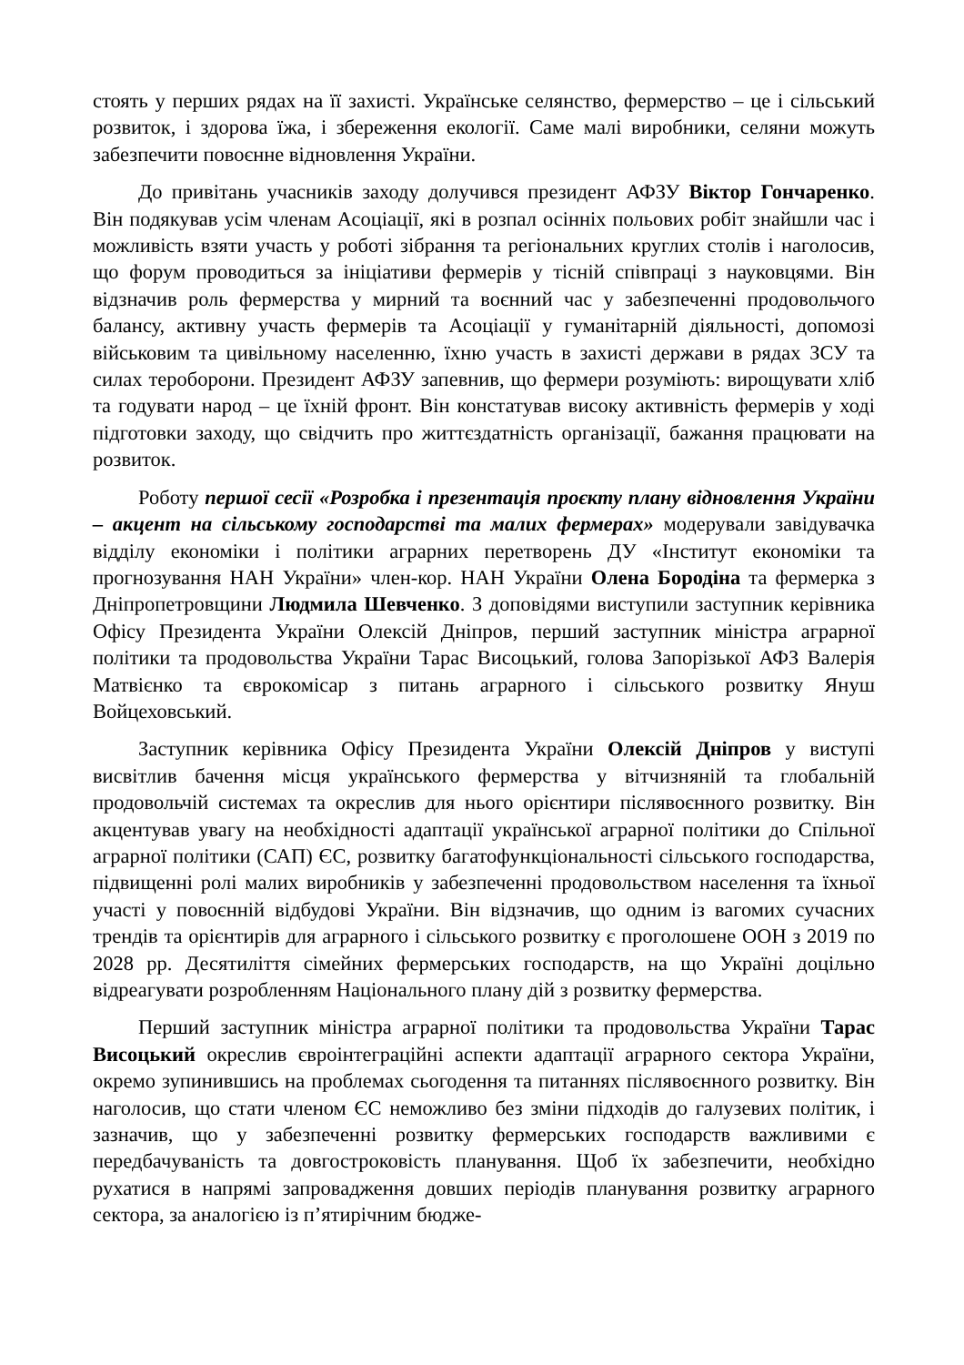стоять у перших рядах на її захисті. Українське селянство, фермерство – це і сільський розвиток, і здорова їжа, і збереження екології. Саме малі виробники, селяни можуть забезпечити повоєнне відновлення України.
До привітань учасників заходу долучився президент АФЗУ Віктор Гончаренко. Він подякував усім членам Асоціації, які в розпал осінніх польових робіт знайшли час і можливість взяти участь у роботі зібрання та регіональних круглих столів і наголосив, що форум проводиться за ініціативи фермерів у тісній співпраці з науковцями. Він відзначив роль фермерства у мирний та воєнний час у забезпеченні продовольчого балансу, активну участь фермерів та Асоціації у гуманітарній діяльності, допомозі військовим та цивільному населенню, їхню участь в захисті держави в рядах ЗСУ та силах тероборони. Президент АФЗУ запевнив, що фермери розуміють: вирощувати хліб та годувати народ – це їхній фронт. Він констатував високу активність фермерів у ході підготовки заходу, що свідчить про життєздатність організації, бажання працювати на розвиток.
Роботу першої сесії «Розробка і презентація проєкту плану відновлення України – акцент на сільському господарстві та малих фермерах» модерували завідувачка відділу економіки і політики аграрних перетворень ДУ «Інститут економіки та прогнозування НАН України» член-кор. НАН України Олена Бородіна та фермерка з Дніпропетровщини Людмила Шевченко. З доповідями виступили заступник керівника Офісу Президента України Олексій Дніпров, перший заступник міністра аграрної політики та продовольства України Тарас Висоцький, голова Запорізької АФЗ Валерія Матвієнко та єврокомісар з питань аграрного і сільського розвитку Януш Войцеховський.
Заступник керівника Офісу Президента України Олексій Дніпров у виступі висвітлив бачення місця українського фермерства у вітчизняній та глобальній продовольчій системах та окреслив для нього орієнтири післявоєнного розвитку. Він акцентував увагу на необхідності адаптації української аграрної політики до Спільної аграрної політики (САП) ЄС, розвитку багатофункціональності сільського господарства, підвищенні ролі малих виробників у забезпеченні продовольством населення та їхньої участі у повоєнній відбудові України. Він відзначив, що одним із вагомих сучасних трендів та орієнтирів для аграрного і сільського розвитку є проголошене ООН з 2019 по 2028 рр. Десятиліття сімейних фермерських господарств, на що Україні доцільно відреагувати розробленням Національного плану дій з розвитку фермерства.
Перший заступник міністра аграрної політики та продовольства України Тарас Висоцький окреслив євроінтеграційні аспекти адаптації аграрного сектора України, окремо зупинившись на проблемах сьогодення та питаннях післявоєнного розвитку. Він наголосив, що стати членом ЄС неможливо без зміни підходів до галузевих політик, і зазначив, що у забезпеченні розвитку фермерських господарств важливими є передбачуваність та довгостроковість планування. Щоб їх забезпечити, необхідно рухатися в напрямі запровадження довших періодів планування розвитку аграрного сектора, за аналогією із п’ятирічним бюдже-